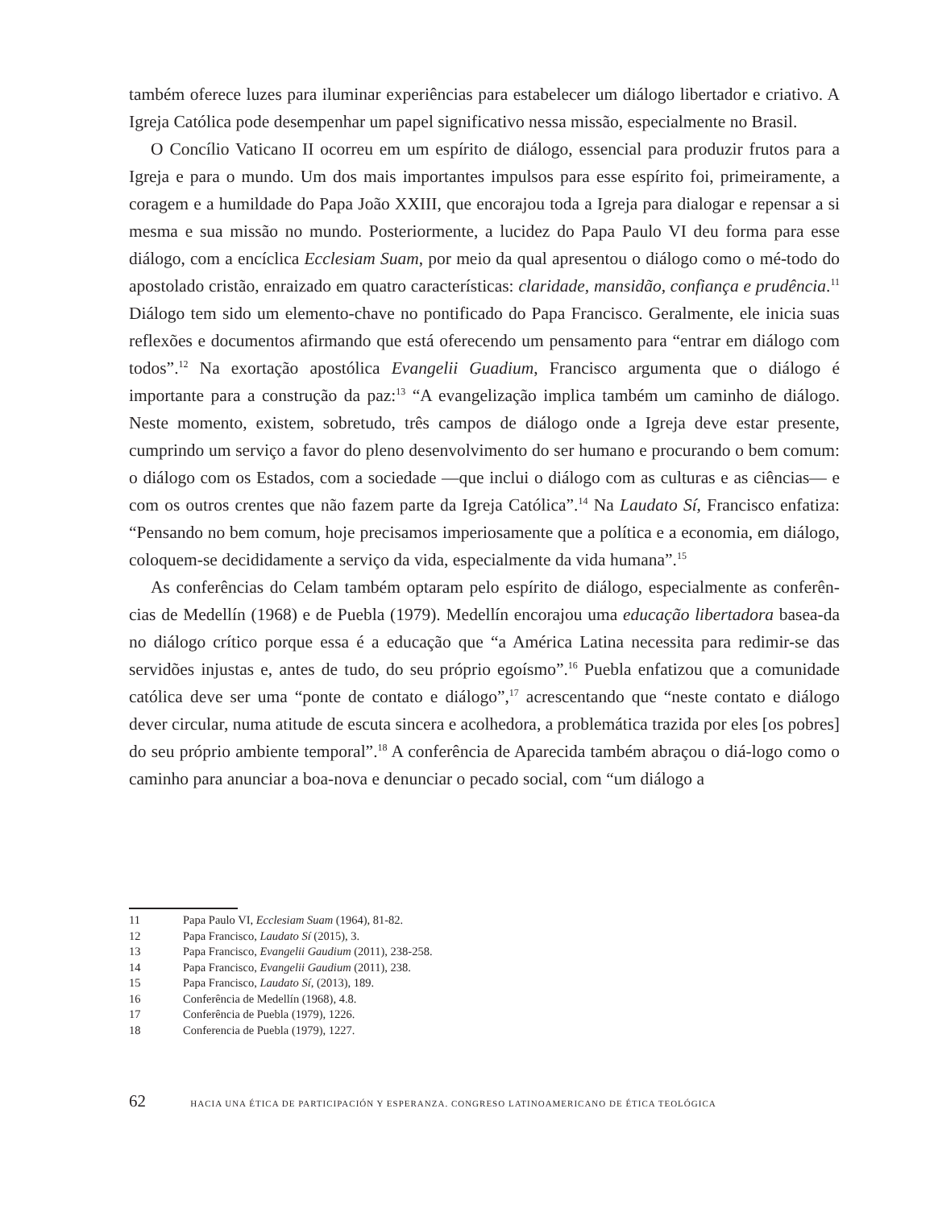também oferece luzes para iluminar experiências para estabelecer um diálogo libertador e criativo. A Igreja Católica pode desempenhar um papel significativo nessa missão, especialmente no Brasil.
O Concílio Vaticano II ocorreu em um espírito de diálogo, essencial para produzir frutos para a Igreja e para o mundo. Um dos mais importantes impulsos para esse espírito foi, primeiramente, a coragem e a humildade do Papa João XXIII, que encorajou toda a Igreja para dialogar e repensar a si mesma e sua missão no mundo. Posteriormente, a lucidez do Papa Paulo VI deu forma para esse diálogo, com a encíclica Ecclesiam Suam, por meio da qual apresentou o diálogo como o mé-todo do apostolado cristão, enraizado em quatro características: claridade, mansidão, confiança e prudência.<sup>11</sup> Diálogo tem sido um elemento-chave no pontificado do Papa Francisco. Geralmente, ele inicia suas reflexões e documentos afirmando que está oferecendo um pensamento para “entrar em diálogo com todos”.<sup>12</sup> Na exortação apostólica Evangelii Guadium, Francisco argumenta que o diálogo é importante para a construção da paz:<sup>13</sup> “A evangelização implica também um caminho de diálogo. Neste momento, existem, sobretudo, três campos de diálogo onde a Igreja deve estar presente, cumprindo um serviço a favor do pleno desenvolvimento do ser humano e procurando o bem comum: o diálogo com os Estados, com a sociedade —que inclui o diálogo com as culturas e as ciências— e com os outros crentes que não fazem parte da Igreja Católica”.<sup>14</sup> Na Laudato Sí, Francisco enfatiza: “Pensando no bem comum, hoje precisamos imperiosamente que a política e a economia, em diálogo, coloquem-se decididamente a serviço da vida, especialmente da vida humana”.<sup>15</sup>
As conferências do Celam também optaram pelo espírito de diálogo, especialmente as conferên-cias de Medellín (1968) e de Puebla (1979). Medellín encorajou uma educação libertadora basea-da no diálogo crítico porque essa é a educação que “a América Latina necessita para redimir-se das servidões injustas e, antes de tudo, do seu próprio egoísmo”.<sup>16</sup> Puebla enfatizou que a comunidade católica deve ser uma “ponte de contato e diálogo”,<sup>17</sup> acrescentando que “neste contato e diálogo dever circular, numa atitude de escuta sincera e acolhedora, a problemática trazida por eles [os pobres] do seu próprio ambiente temporal”.<sup>18</sup> A conferência de Aparecida também abraçou o diá-logo como o caminho para anunciar a boa-nova e denunciar o pecado social, com “um diálogo a
11 Papa Paulo VI, Ecclesiam Suam (1964), 81-82.
12 Papa Francisco, Laudato Sí (2015), 3.
13 Papa Francisco, Evangelii Gaudium (2011), 238-258.
14 Papa Francisco, Evangelii Gaudium (2011), 238.
15 Papa Francisco, Laudato Sí, (2013), 189.
16 Conferência de Medellín (1968), 4.8.
17 Conferência de Puebla (1979), 1226.
18 Conferencia de Puebla (1979), 1227.
62 HACIA UNA ÉTICA DE PARTICIPACIÓN Y ESPERANZA. CONGRESO LATINOAMERICANO DE ÉTICA TEOLÓGICA